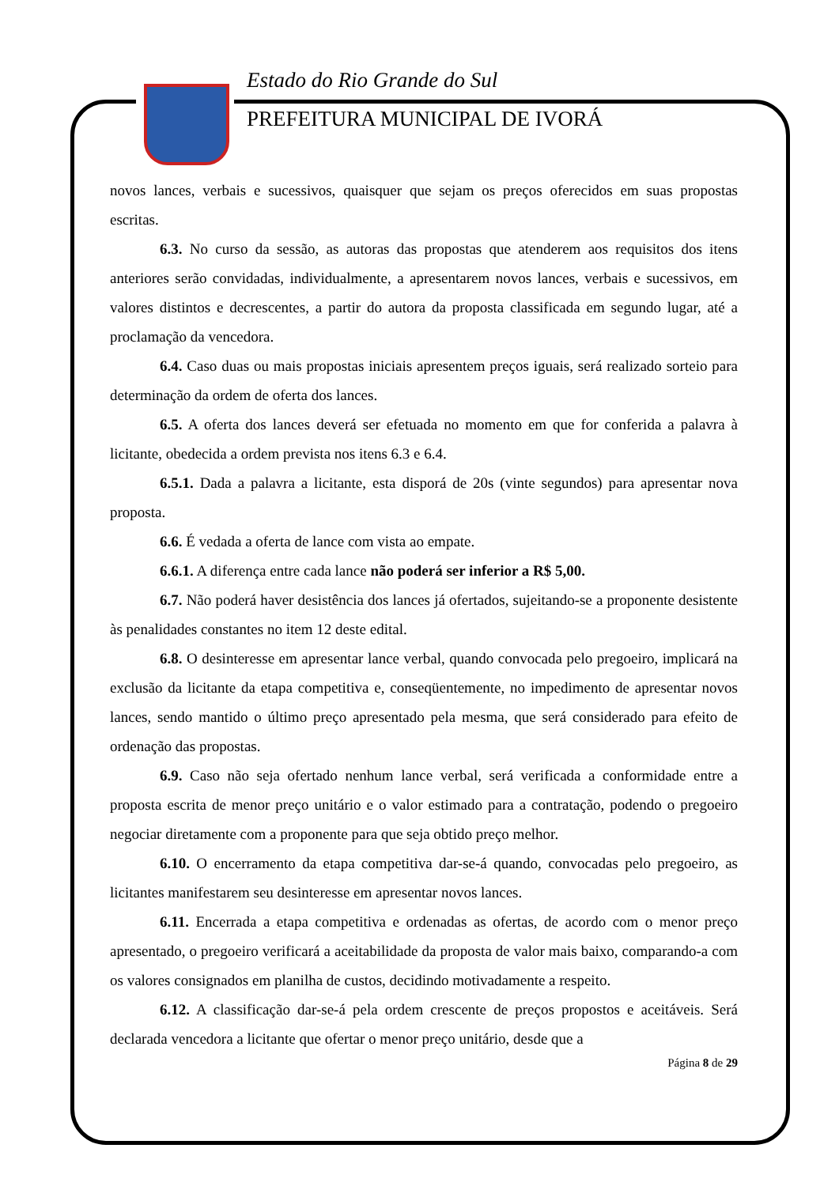Estado do Rio Grande do Sul
PREFEITURA MUNICIPAL DE IVORÁ
novos lances, verbais e sucessivos, quaisquer que sejam os preços oferecidos em suas propostas escritas.
6.3. No curso da sessão, as autoras das propostas que atenderem aos requisitos dos itens anteriores serão convidadas, individualmente, a apresentarem novos lances, verbais e sucessivos, em valores distintos e decrescentes, a partir do autora da proposta classificada em segundo lugar, até a proclamação da vencedora.
6.4. Caso duas ou mais propostas iniciais apresentem preços iguais, será realizado sorteio para determinação da ordem de oferta dos lances.
6.5. A oferta dos lances deverá ser efetuada no momento em que for conferida a palavra à licitante, obedecida a ordem prevista nos itens 6.3 e 6.4.
6.5.1. Dada a palavra a licitante, esta disporá de 20s (vinte segundos) para apresentar nova proposta.
6.6. É vedada a oferta de lance com vista ao empate.
6.6.1. A diferença entre cada lance não poderá ser inferior a R$ 5,00.
6.7. Não poderá haver desistência dos lances já ofertados, sujeitando-se a proponente desistente às penalidades constantes no item 12 deste edital.
6.8. O desinteresse em apresentar lance verbal, quando convocada pelo pregoeiro, implicará na exclusão da licitante da etapa competitiva e, conseqüentemente, no impedimento de apresentar novos lances, sendo mantido o último preço apresentado pela mesma, que será considerado para efeito de ordenação das propostas.
6.9. Caso não seja ofertado nenhum lance verbal, será verificada a conformidade entre a proposta escrita de menor preço unitário e o valor estimado para a contratação, podendo o pregoeiro negociar diretamente com a proponente para que seja obtido preço melhor.
6.10. O encerramento da etapa competitiva dar-se-á quando, convocadas pelo pregoeiro, as licitantes manifestarem seu desinteresse em apresentar novos lances.
6.11. Encerrada a etapa competitiva e ordenadas as ofertas, de acordo com o menor preço apresentado, o pregoeiro verificará a aceitabilidade da proposta de valor mais baixo, comparando-a com os valores consignados em planilha de custos, decidindo motivadamente a respeito.
6.12. A classificação dar-se-á pela ordem crescente de preços propostos e aceitáveis. Será declarada vencedora a licitante que ofertar o menor preço unitário, desde que a
Página 8 de 29